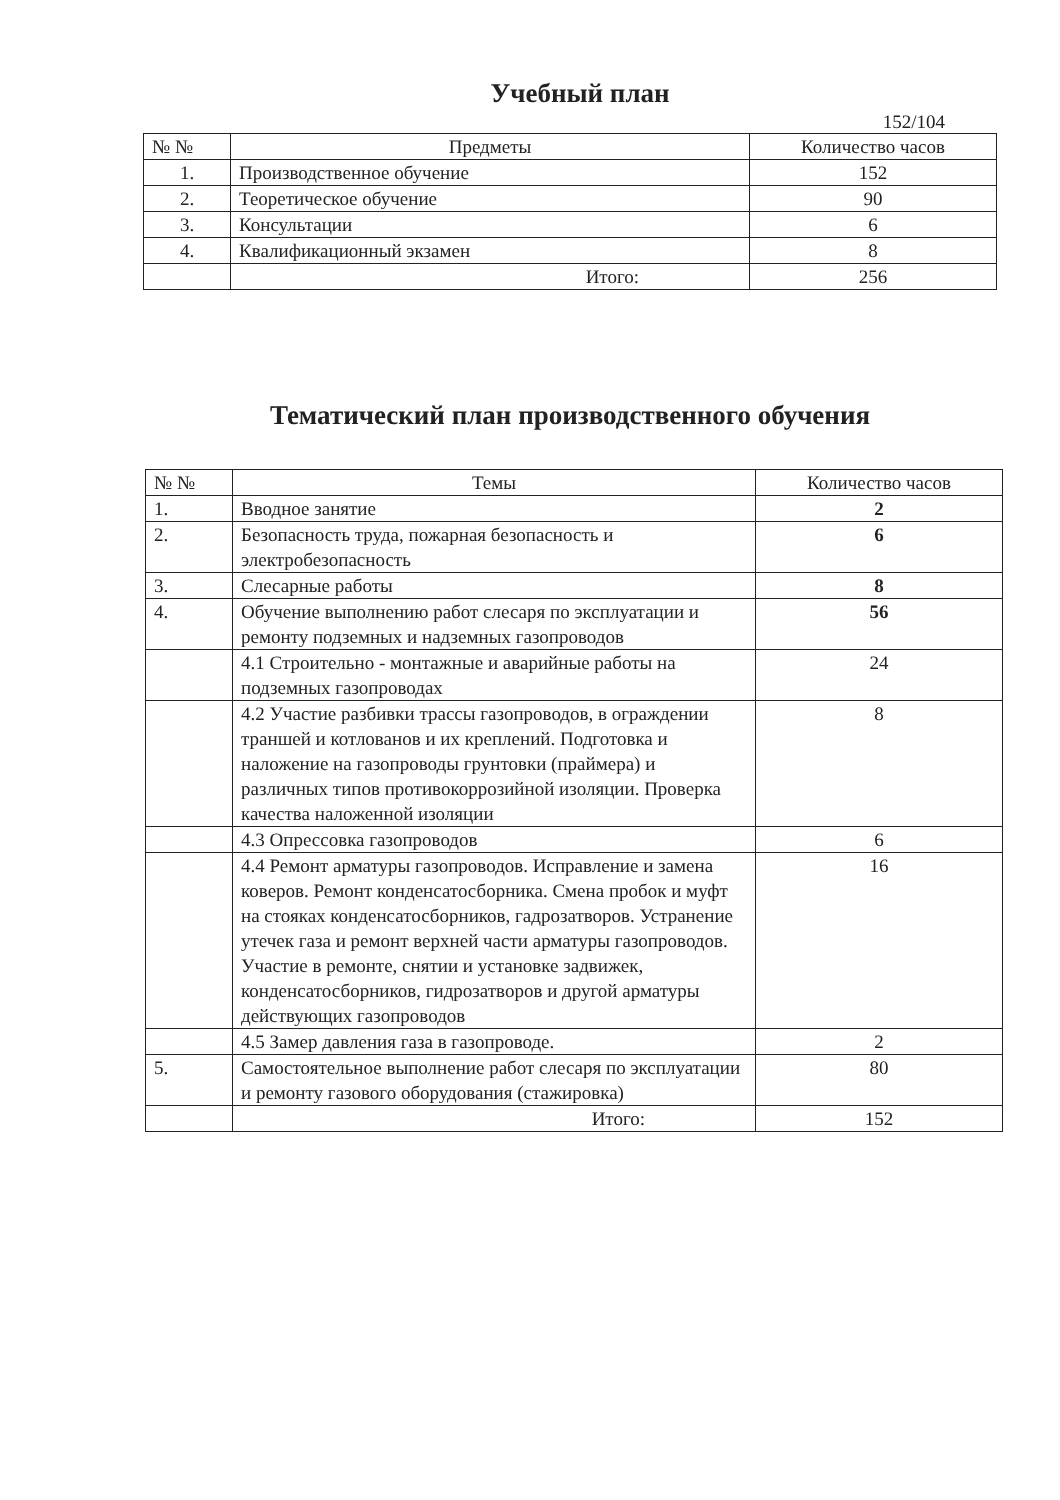Учебный план
152/104
| № № | Предметы | Количество часов |
| --- | --- | --- |
| 1. | Производственное обучение | 152 |
| 2. | Теоретическое обучение | 90 |
| 3. | Консультации | 6 |
| 4. | Квалификационный экзамен | 8 |
| | Итого: | 256 |
Тематический план производственного обучения
| № № | Темы | Количество часов |
| --- | --- | --- |
| 1. | Вводное занятие | 2 |
| 2. | Безопасность труда, пожарная безопасность и электробезопасность | 6 |
| 3. | Слесарные работы | 8 |
| 4. | Обучение выполнению работ слесаря по эксплуатации и ремонту подземных и надземных газопроводов | 56 |
| | 4.1 Строительно - монтажные и аварийные работы на подземных газопроводах | 24 |
| | 4.2 Участие разбивки трассы газопроводов, в ограждении траншей и котлованов и их креплений. Подготовка и наложение на газопроводы грунтовки (праймера) и различных типов противокоррозийной изоляции. Проверка качества наложенной изоляции | 8 |
| | 4.3 Опрессовка газопроводов | 6 |
| | 4.4 Ремонт арматуры газопроводов. Исправление и замена коверов. Ремонт конденсатосборника. Смена пробок и муфт на стояках конденсатосборников, гадрозатворов. Устранение утечек газа и ремонт верхней части арматуры газопроводов. Участие в ремонте, снятии и установке задвижек, конденсатосборников, гидрозатворов и другой арматуры действующих газопроводов | 16 |
| | 4.5 Замер давления газа в газопроводе. | 2 |
| 5. | Самостоятельное выполнение работ слесаря по эксплуатации и ремонту газового оборудования (стажировка) | 80 |
| | Итого: | 152 |